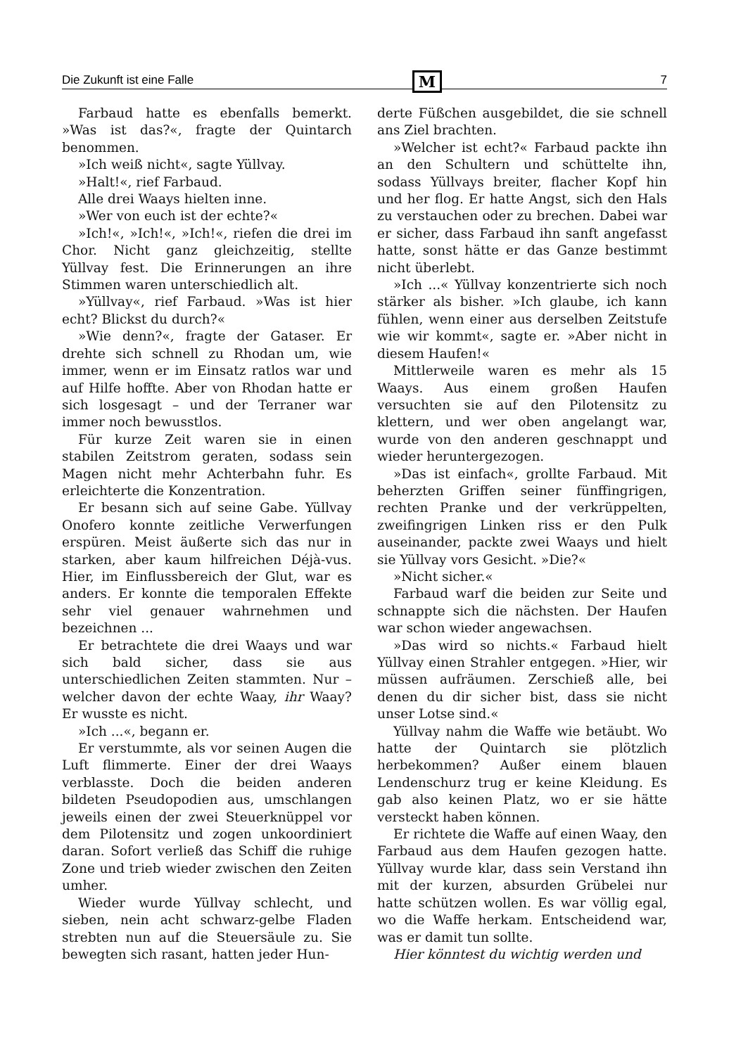Die Zukunft ist eine Falle M 7
Farbaud hatte es ebenfalls bemerkt. »Was ist das?«, fragte der Quintarch benommen.
»Ich weiß nicht«, sagte Yüllvay.
»Halt!«, rief Farbaud.
Alle drei Waays hielten inne.
»Wer von euch ist der echte?«
»Ich!«, »Ich!«, »Ich!«, riefen die drei im Chor. Nicht ganz gleichzeitig, stellte Yüllvay fest. Die Erinnerungen an ihre Stimmen waren unterschiedlich alt.
»Yüllvay«, rief Farbaud. »Was ist hier echt? Blickst du durch?«
»Wie denn?«, fragte der Gataser. Er drehte sich schnell zu Rhodan um, wie immer, wenn er im Einsatz ratlos war und auf Hilfe hoffte. Aber von Rhodan hatte er sich losgesagt – und der Terraner war immer noch bewusstlos.
Für kurze Zeit waren sie in einen stabilen Zeitstrom geraten, sodass sein Magen nicht mehr Achterbahn fuhr. Es erleichterte die Konzentration.
Er besann sich auf seine Gabe. Yüllvay Onofero konnte zeitliche Verwerfungen erspüren. Meist äußerte sich das nur in starken, aber kaum hilfreichen Déjà-vus. Hier, im Einflussbereich der Glut, war es anders. Er konnte die temporalen Effekte sehr viel genauer wahrnehmen und bezeichnen ...
Er betrachtete die drei Waays und war sich bald sicher, dass sie aus unterschiedlichen Zeiten stammten. Nur – welcher davon der echte Waay, ihr Waay? Er wusste es nicht.
»Ich ...«, begann er.
Er verstummte, als vor seinen Augen die Luft flimmerte. Einer der drei Waays verblasste. Doch die beiden anderen bildeten Pseudopodien aus, umschlangen jeweils einen der zwei Steuerknüppel vor dem Pilotensitz und zogen unkoordiniert daran. Sofort verließ das Schiff die ruhige Zone und trieb wieder zwischen den Zeiten umher.
Wieder wurde Yüllvay schlecht, und sieben, nein acht schwarz-gelbe Fladen strebten nun auf die Steuersäule zu. Sie bewegten sich rasant, hatten jeder Hun-
derte Füßchen ausgebildet, die sie schnell ans Ziel brachten.
»Welcher ist echt?« Farbaud packte ihn an den Schultern und schüttelte ihn, sodass Yüllvays breiter, flacher Kopf hin und her flog. Er hatte Angst, sich den Hals zu verstauchen oder zu brechen. Dabei war er sicher, dass Farbaud ihn sanft angefasst hatte, sonst hätte er das Ganze bestimmt nicht überlebt.
»Ich ...« Yüllvay konzentrierte sich noch stärker als bisher. »Ich glaube, ich kann fühlen, wenn einer aus derselben Zeitstufe wie wir kommt«, sagte er. »Aber nicht in diesem Haufen!«
Mittlerweile waren es mehr als 15 Waays. Aus einem großen Haufen versuchten sie auf den Pilotensitz zu klettern, und wer oben angelangt war, wurde von den anderen geschnappt und wieder heruntergezogen.
»Das ist einfach«, grollte Farbaud. Mit beherzten Griffen seiner fünffingrigen, rechten Pranke und der verkrüppelten, zweifingrigen Linken riss er den Pulk auseinander, packte zwei Waays und hielt sie Yüllvay vors Gesicht. »Die?«
»Nicht sicher.«
Farbaud warf die beiden zur Seite und schnappte sich die nächsten. Der Haufen war schon wieder angewachsen.
»Das wird so nichts.« Farbaud hielt Yüllvay einen Strahler entgegen. »Hier, wir müssen aufräumen. Zerschieß alle, bei denen du dir sicher bist, dass sie nicht unser Lotse sind.«
Yüllvay nahm die Waffe wie betäubt. Wo hatte der Quintarch sie plötzlich herbekommen? Außer einem blauen Lendenschurz trug er keine Kleidung. Es gab also keinen Platz, wo er sie hätte versteckt haben können.
Er richtete die Waffe auf einen Waay, den Farbaud aus dem Haufen gezogen hatte. Yüllvay wurde klar, dass sein Verstand ihn mit der kurzen, absurden Grübelei nur hatte schützen wollen. Es war völlig egal, wo die Waffe herkam. Entscheidend war, was er damit tun sollte.
Hier könntest du wichtig werden und